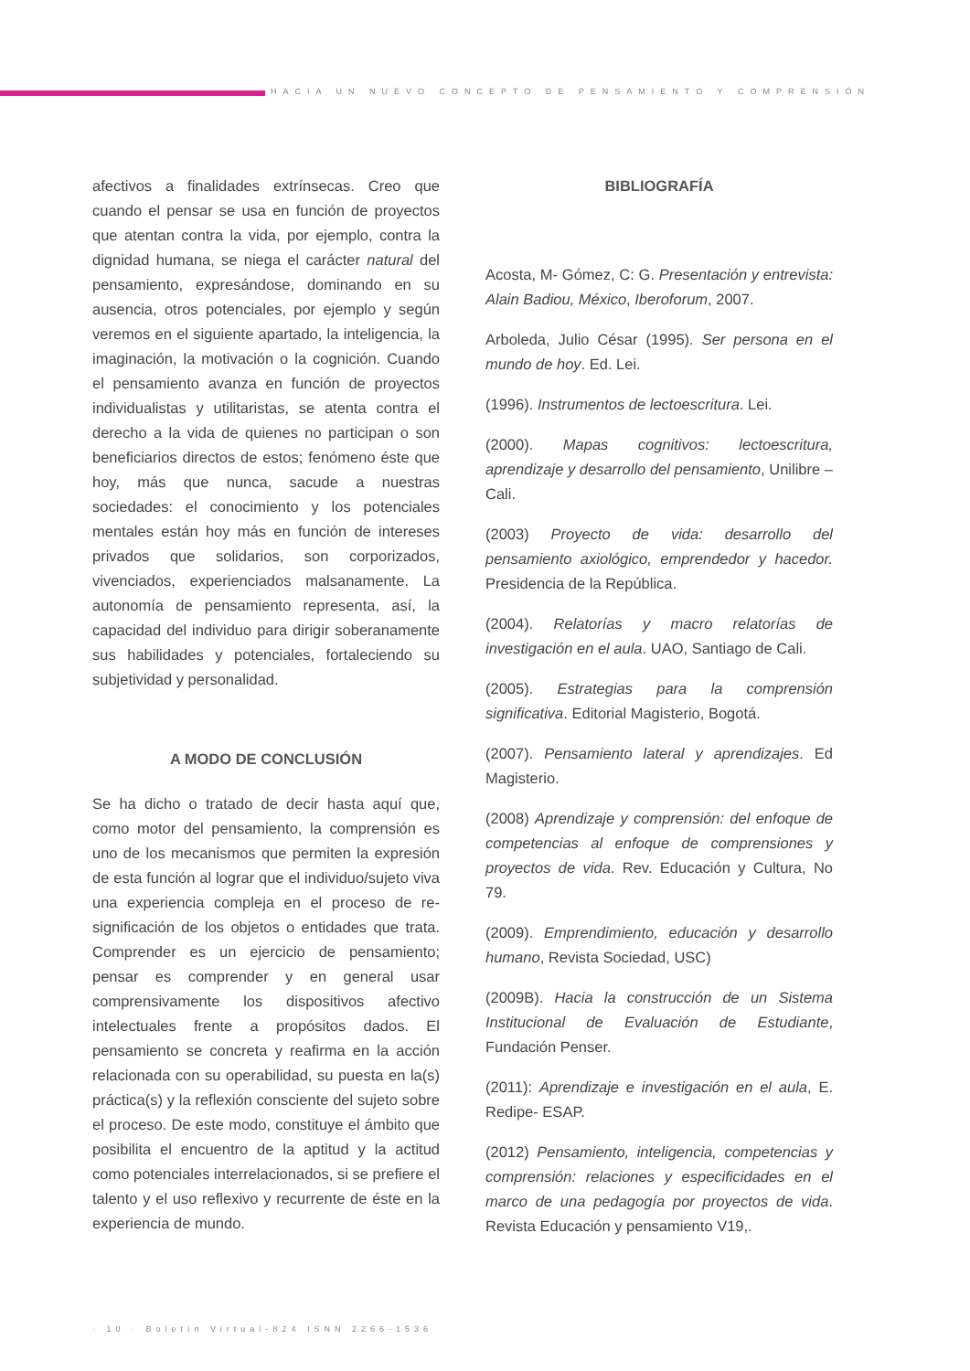HACIA UN NUEVO CONCEPTO DE PENSAMIENTO Y COMPRENSIÓN
afectivos a finalidades extrínsecas. Creo que cuando el pensar se usa en función de proyectos que atentan contra la vida, por ejemplo, contra la dignidad humana, se niega el carácter natural del pensamiento, expresándose, dominando en su ausencia, otros potenciales, por ejemplo y según veremos en el siguiente apartado, la inteligencia, la imaginación, la motivación o la cognición. Cuando el pensamiento avanza en función de proyectos individualistas y utilitaristas, se atenta contra el derecho a la vida de quienes no participan o son beneficiarios directos de estos; fenómeno éste que hoy, más que nunca, sacude a nuestras sociedades: el conocimiento y los potenciales mentales están hoy más en función de intereses privados que solidarios, son corporizados, vivenciados, experienciados malsanamente. La autonomía de pensamiento representa, así, la capacidad del individuo para dirigir soberanamente sus habilidades y potenciales, fortaleciendo su subjetividad y personalidad.
A MODO DE CONCLUSIÓN
Se ha dicho o tratado de decir hasta aquí que, como motor del pensamiento, la comprensión es uno de los mecanismos que permiten la expresión de esta función al lograr que el individuo/sujeto viva una experiencia compleja en el proceso de re-significación de los objetos o entidades que trata. Comprender es un ejercicio de pensamiento; pensar es comprender y en general usar comprensivamente los dispositivos afectivo intelectuales frente a propósitos dados. El pensamiento se concreta y reafirma en la acción relacionada con su operabilidad, su puesta en la(s) práctica(s) y la reflexión consciente del sujeto sobre el proceso. De este modo, constituye el ámbito que posibilita el encuentro de la aptitud y la actitud como potenciales interrelacionados, si se prefiere el talento y el uso reflexivo y recurrente de éste en la experiencia de mundo.
BIBLIOGRAFÍA
Acosta, M- Gómez, C: G. Presentación y entrevista: Alain Badiou, México, Iberoforum, 2007.
Arboleda, Julio César (1995). Ser persona en el mundo de hoy. Ed. Lei.
(1996). Instrumentos de lectoescritura. Lei.
(2000). Mapas cognitivos: lectoescritura, aprendizaje y desarrollo del pensamiento, Unilibre – Cali.
(2003) Proyecto de vida: desarrollo del pensamiento axiológico, emprendedor y hacedor. Presidencia de la República.
(2004). Relatorías y macro relatorías de investigación en el aula. UAO, Santiago de Cali.
(2005). Estrategias para la comprensión significativa. Editorial Magisterio, Bogotá.
(2007). Pensamiento lateral y aprendizajes. Ed Magisterio.
(2008) Aprendizaje y comprensión: del enfoque de competencias al enfoque de comprensiones y proyectos de vida. Rev. Educación y Cultura, No 79.
(2009). Emprendimiento, educación y desarrollo humano, Revista Sociedad, USC)
(2009B). Hacia la construcción de un Sistema Institucional de Evaluación de Estudiante, Fundación Penser.
(2011): Aprendizaje e investigación en el aula, E. Redipe- ESAP.
(2012) Pensamiento, inteligencia, competencias y comprensión: relaciones y especificidades en el marco de una pedagogía por proyectos de vida. Revista Educación y pensamiento V19,.
· 10 · Boletín Virtual-824 ISNN 2266-1536